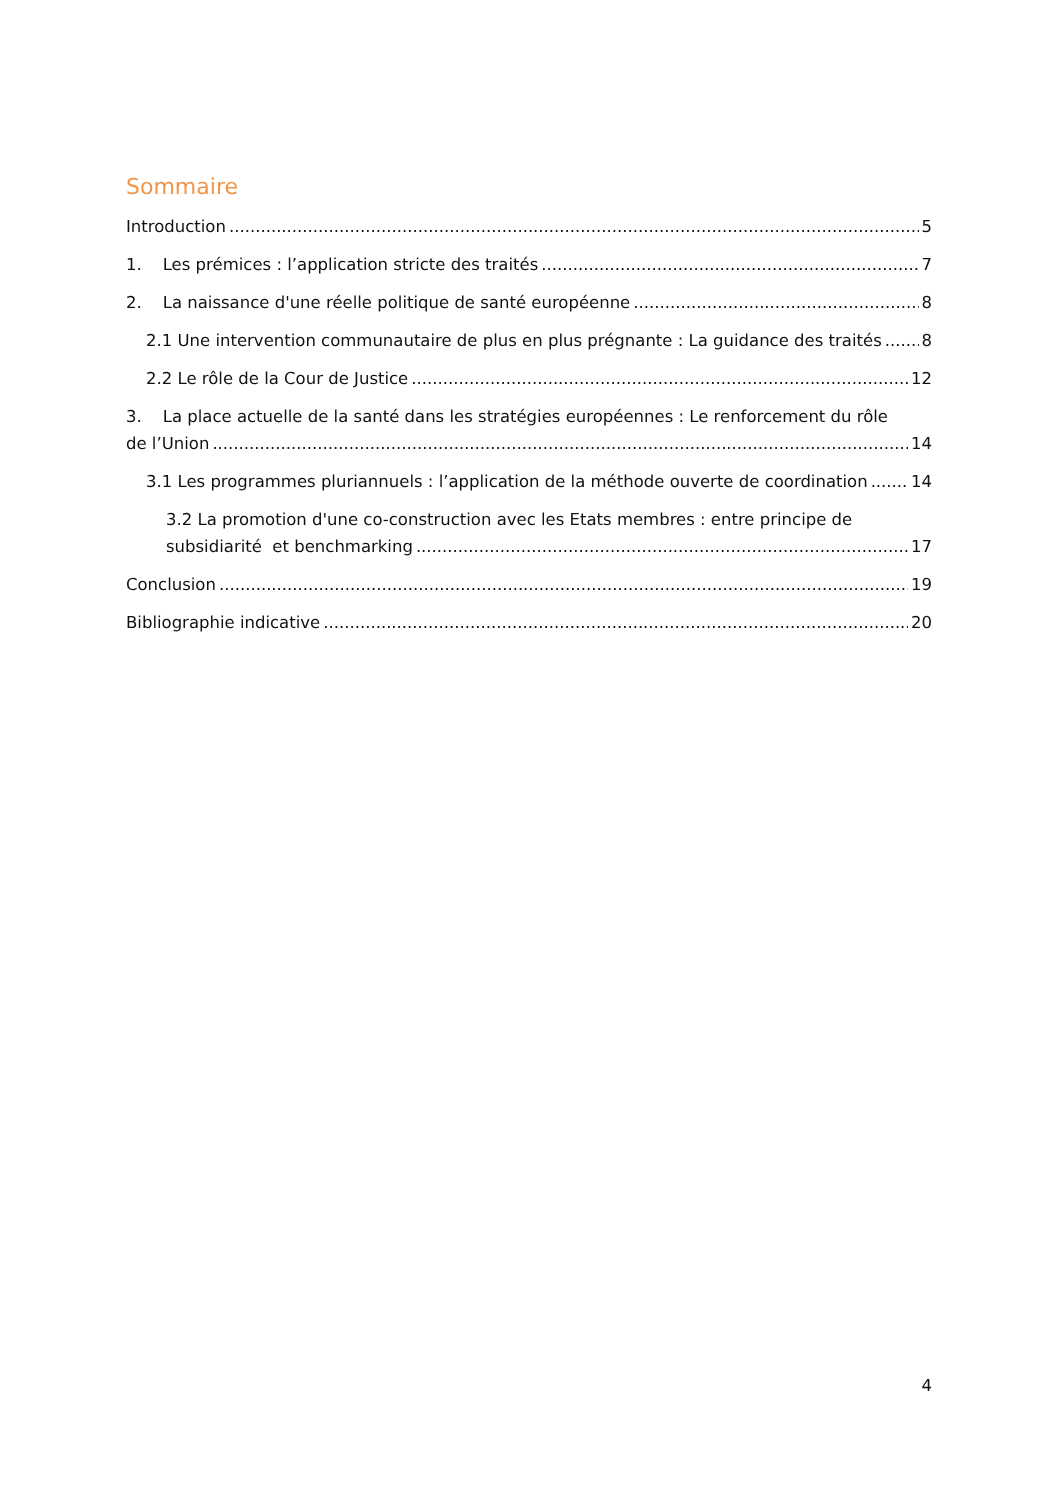Sommaire
Introduction 5
1. Les prémices : l’application stricte des traités 7
2. La naissance d'une réelle politique de santé européenne 8
2.1 Une intervention communautaire de plus en plus prégnante : La guidance des traités 8
2.2 Le rôle de la Cour de Justice 12
3. La place actuelle de la santé dans les stratégies européennes : Le renforcement du rôle
de l’Union 14
3.1 Les programmes pluriannuels : l’application de la méthode ouverte de coordination 14
3.2 La promotion d'une co-construction avec les Etats membres : entre principe de
subsidiarité et benchmarking 17
Conclusion 19
Bibliographie indicative 20
4